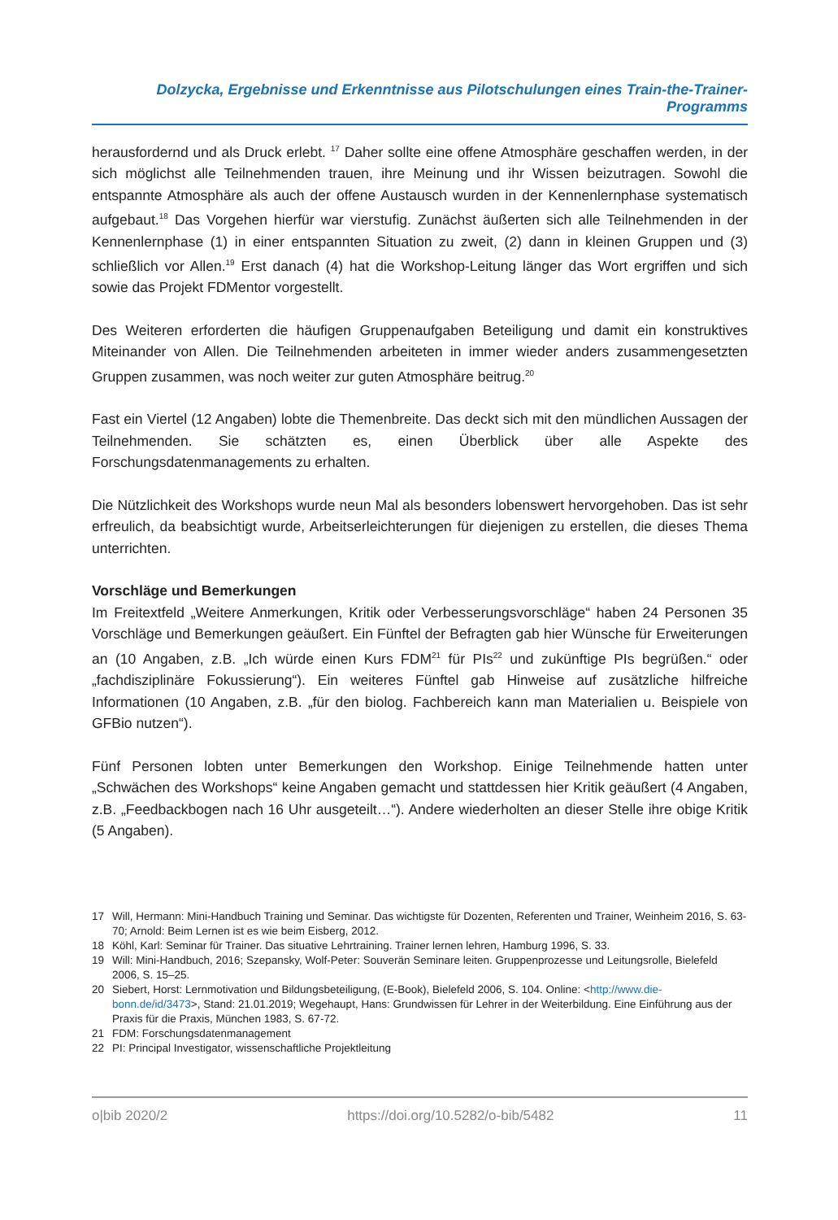Dolzycka, Ergebnisse und Erkenntnisse aus Pilotschulungen eines Train-the-Trainer-Programms
herausfordernd und als Druck erlebt. <sup>17</sup> Daher sollte eine offene Atmosphäre geschaffen werden, in der sich möglichst alle Teilnehmenden trauen, ihre Meinung und ihr Wissen beizutragen. Sowohl die entspannte Atmosphäre als auch der offene Austausch wurden in der Kennenlernphase systematisch aufgebaut.<sup>18</sup> Das Vorgehen hierfür war vierstufig. Zunächst äußerten sich alle Teilnehmenden in der Kennenlernphase (1) in einer entspannten Situation zu zweit, (2) dann in kleinen Gruppen und (3) schließlich vor Allen.<sup>19</sup> Erst danach (4) hat die Workshop-Leitung länger das Wort ergriffen und sich sowie das Projekt FDMentor vorgestellt.
Des Weiteren erforderten die häufigen Gruppenaufgaben Beteiligung und damit ein konstruktives Miteinander von Allen. Die Teilnehmenden arbeiteten in immer wieder anders zusammengesetzten Gruppen zusammen, was noch weiter zur guten Atmosphäre beitrug.<sup>20</sup>
Fast ein Viertel (12 Angaben) lobte die Themenbreite. Das deckt sich mit den mündlichen Aussagen der Teilnehmenden. Sie schätzten es, einen Überblick über alle Aspekte des Forschungsdatenmanagements zu erhalten.
Die Nützlichkeit des Workshops wurde neun Mal als besonders lobenswert hervorgehoben. Das ist sehr erfreulich, da beabsichtigt wurde, Arbeitserleichterungen für diejenigen zu erstellen, die dieses Thema unterrichten.
Vorschläge und Bemerkungen
Im Freitextfeld „Weitere Anmerkungen, Kritik oder Verbesserungsvorschläge“ haben 24 Personen 35 Vorschläge und Bemerkungen geäußert. Ein Fünftel der Befragten gab hier Wünsche für Erweiterungen an (10 Angaben, z.B. „Ich würde einen Kurs FDM<sup>21</sup> für PIs<sup>22</sup> und zukünftige PIs begrüßen.“ oder „fachdisziplinäre Fokussierung“). Ein weiteres Fünftel gab Hinweise auf zusätzliche hilfreiche Informationen (10 Angaben, z.B. „für den biolog. Fachbereich kann man Materialien u. Beispiele von GFBio nutzen“).
Fünf Personen lobten unter Bemerkungen den Workshop. Einige Teilnehmende hatten unter „Schwächen des Workshops“ keine Angaben gemacht und stattdessen hier Kritik geäußert (4 Angaben, z.B. „Feedbackbogen nach 16 Uhr ausgeteilt…“). Andere wiederholten an dieser Stelle ihre obige Kritik (5 Angaben).
17 Will, Hermann: Mini-Handbuch Training und Seminar. Das wichtigste für Dozenten, Referenten und Trainer, Weinheim 2016, S. 63-70; Arnold: Beim Lernen ist es wie beim Eisberg, 2012.
18 Köhl, Karl: Seminar für Trainer. Das situative Lehrtraining. Trainer lernen lehren, Hamburg 1996, S. 33.
19 Will: Mini-Handbuch, 2016; Szepansky, Wolf-Peter: Souverän Seminare leiten. Gruppenprozesse und Leitungsrolle, Bielefeld 2006, S. 15–25.
20 Siebert, Horst: Lernmotivation und Bildungsbeteiligung, (E-Book), Bielefeld 2006, S. 104. Online: <http://www.die-bonn.de/id/3473>, Stand: 21.01.2019; Wegehaupt, Hans: Grundwissen für Lehrer in der Weiterbildung. Eine Einführung aus der Praxis für die Praxis, München 1983, S. 67-72.
21 FDM: Forschungsdatenmanagement
22 PI: Principal Investigator, wissenschaftliche Projektleitung
o|bib 2020/2 https://doi.org/10.5282/o-bib/5482 11